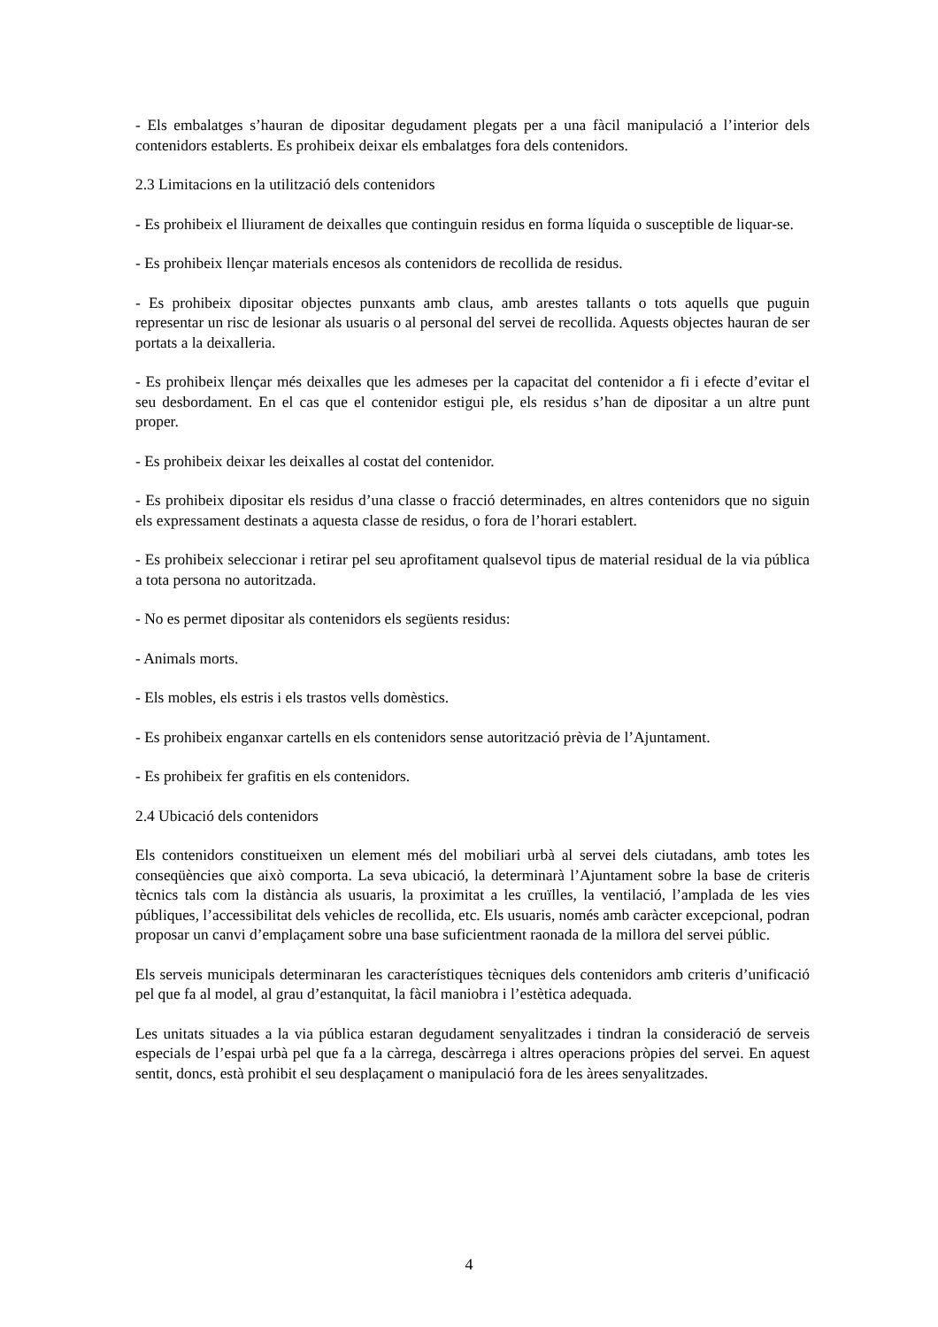- Els embalatges s’hauran de dipositar degudament plegats per a una fàcil manipulació a l’interior dels contenidors establerts. Es prohibeix deixar els embalatges fora dels contenidors.
2.3 Limitacions en la utilització dels contenidors
- Es prohibeix el lliurament de deixalles que continguin residus en forma líquida o susceptible de liquar-se.
- Es prohibeix llençar materials encesos als contenidors de recollida de residus.
- Es prohibeix dipositar objectes punxants amb claus, amb arestes tallants o tots aquells que puguin representar un risc de lesionar als usuaris o al personal del servei de recollida. Aquests objectes hauran de ser portats a la deixalleria.
- Es prohibeix llençar més deixalles que les admeses per la capacitat del contenidor a fi i efecte d’evitar el seu desbordament. En el cas que el contenidor estigui ple, els residus s’han de dipositar a un altre punt proper.
- Es prohibeix deixar les deixalles al costat del contenidor.
- Es prohibeix dipositar els residus d’una classe o fracció determinades, en altres contenidors que no siguin els expressament destinats a aquesta classe de residus, o fora de l’horari establert.
- Es prohibeix seleccionar i retirar pel seu aprofitament qualsevol tipus de material residual de la via pública a tota persona no autoritzada.
- No es permet dipositar als contenidors els següents residus:
- Animals morts.
- Els mobles, els estris i els trastos vells domèstics.
- Es prohibeix enganxar cartells en els contenidors sense autorització prèvia de l’Ajuntament.
- Es prohibeix fer grafitis en els contenidors.
2.4 Ubicació dels contenidors
Els contenidors constitueixen un element més del mobiliari urbà al servei dels ciutadans, amb totes les conseqüències que això comporta. La seva ubicació, la determinarà l’Ajuntament sobre la base de criteris tècnics tals com la distància als usuaris, la proximitat a les cruïlles, la ventilació, l’amplada de les vies públiques, l’accessibilitat dels vehicles de recollida, etc. Els usuaris, només amb caràcter excepcional, podran proposar un canvi d’emplaçament sobre una base suficientment raonada de la millora del servei públic.
Els serveis municipals determinaran les característiques tècniques dels contenidors amb criteris d’unificació pel que fa al model, al grau d’estanquitat, la fàcil maniobra i l’estètica adequada.
Les unitats situades a la via pública estaran degudament senyalitzades i tindran la consideració de serveis especials de l’espai urbà pel que fa a la càrrega, descàrrega i altres operacions pròpies del servei. En aquest sentit, doncs, està prohibit el seu desplaçament o manipulació fora de les àrees senyalitzades.
4